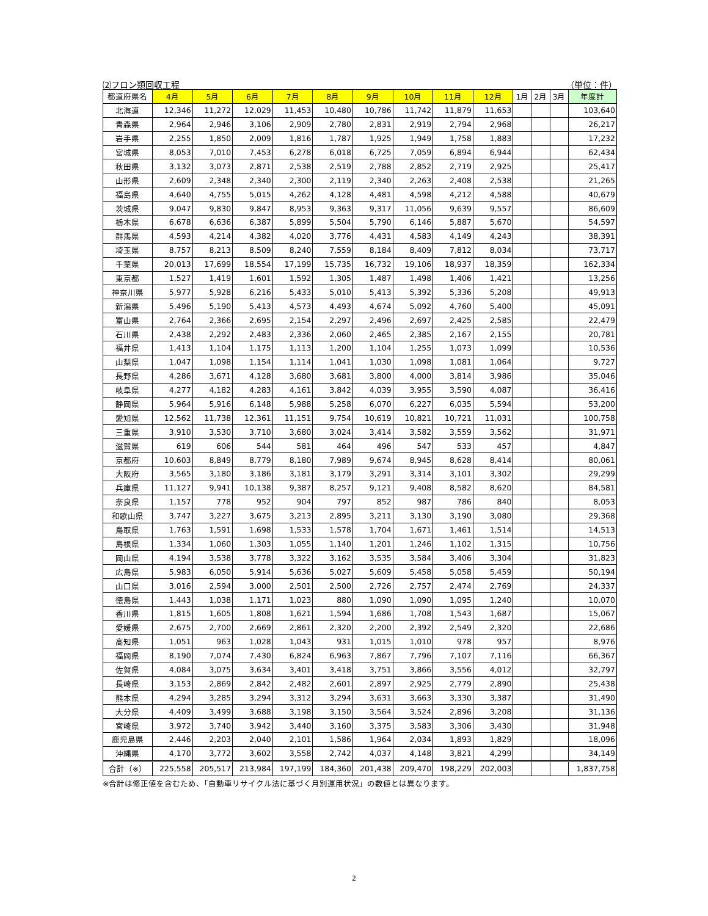⑵フロン類回収工程 （単位：件）
| 都道府県名 | 4月 | 5月 | 6月 | 7月 | 8月 | 9月 | 10月 | 11月 | 12月 | 1月 | 2月 | 3月 | 年度計 |
| --- | --- | --- | --- | --- | --- | --- | --- | --- | --- | --- | --- | --- | --- |
| 北海道 | 12,346 | 11,272 | 12,029 | 11,453 | 10,480 | 10,786 | 11,742 | 11,879 | 11,653 | | | | 103,640 |
| 青森県 | 2,964 | 2,946 | 3,106 | 2,909 | 2,780 | 2,831 | 2,919 | 2,794 | 2,968 | | | | 26,217 |
| 岩手県 | 2,255 | 1,850 | 2,009 | 1,816 | 1,787 | 1,925 | 1,949 | 1,758 | 1,883 | | | | 17,232 |
| 宮城県 | 8,053 | 7,010 | 7,453 | 6,278 | 6,018 | 6,725 | 7,059 | 6,894 | 6,944 | | | | 62,434 |
| 秋田県 | 3,132 | 3,073 | 2,871 | 2,538 | 2,519 | 2,788 | 2,852 | 2,719 | 2,925 | | | | 25,417 |
| 山形県 | 2,609 | 2,348 | 2,340 | 2,300 | 2,119 | 2,340 | 2,263 | 2,408 | 2,538 | | | | 21,265 |
| 福島県 | 4,640 | 4,755 | 5,015 | 4,262 | 4,128 | 4,481 | 4,598 | 4,212 | 4,588 | | | | 40,679 |
| 茨城県 | 9,047 | 9,830 | 9,847 | 8,953 | 9,363 | 9,317 | 11,056 | 9,639 | 9,557 | | | | 86,609 |
| 栃木県 | 6,678 | 6,636 | 6,387 | 5,899 | 5,504 | 5,790 | 6,146 | 5,887 | 5,670 | | | | 54,597 |
| 群馬県 | 4,593 | 4,214 | 4,382 | 4,020 | 3,776 | 4,431 | 4,583 | 4,149 | 4,243 | | | | 38,391 |
| 埼玉県 | 8,757 | 8,213 | 8,509 | 8,240 | 7,559 | 8,184 | 8,409 | 7,812 | 8,034 | | | | 73,717 |
| 千葉県 | 20,013 | 17,699 | 18,554 | 17,199 | 15,735 | 16,732 | 19,106 | 18,937 | 18,359 | | | | 162,334 |
| 東京都 | 1,527 | 1,419 | 1,601 | 1,592 | 1,305 | 1,487 | 1,498 | 1,406 | 1,421 | | | | 13,256 |
| 神奈川県 | 5,977 | 5,928 | 6,216 | 5,433 | 5,010 | 5,413 | 5,392 | 5,336 | 5,208 | | | | 49,913 |
| 新潟県 | 5,496 | 5,190 | 5,413 | 4,573 | 4,493 | 4,674 | 5,092 | 4,760 | 5,400 | | | | 45,091 |
| 富山県 | 2,764 | 2,366 | 2,695 | 2,154 | 2,297 | 2,496 | 2,697 | 2,425 | 2,585 | | | | 22,479 |
| 石川県 | 2,438 | 2,292 | 2,483 | 2,336 | 2,060 | 2,465 | 2,385 | 2,167 | 2,155 | | | | 20,781 |
| 福井県 | 1,413 | 1,104 | 1,175 | 1,113 | 1,200 | 1,104 | 1,255 | 1,073 | 1,099 | | | | 10,536 |
| 山梨県 | 1,047 | 1,098 | 1,154 | 1,114 | 1,041 | 1,030 | 1,098 | 1,081 | 1,064 | | | | 9,727 |
| 長野県 | 4,286 | 3,671 | 4,128 | 3,680 | 3,681 | 3,800 | 4,000 | 3,814 | 3,986 | | | | 35,046 |
| 岐阜県 | 4,277 | 4,182 | 4,283 | 4,161 | 3,842 | 4,039 | 3,955 | 3,590 | 4,087 | | | | 36,416 |
| 静岡県 | 5,964 | 5,916 | 6,148 | 5,988 | 5,258 | 6,070 | 6,227 | 6,035 | 5,594 | | | | 53,200 |
| 愛知県 | 12,562 | 11,738 | 12,361 | 11,151 | 9,754 | 10,619 | 10,821 | 10,721 | 11,031 | | | | 100,758 |
| 三重県 | 3,910 | 3,530 | 3,710 | 3,680 | 3,024 | 3,414 | 3,582 | 3,559 | 3,562 | | | | 31,971 |
| 滋賀県 | 619 | 606 | 544 | 581 | 464 | 496 | 547 | 533 | 457 | | | | 4,847 |
| 京都府 | 10,603 | 8,849 | 8,779 | 8,180 | 7,989 | 9,674 | 8,945 | 8,628 | 8,414 | | | | 80,061 |
| 大阪府 | 3,565 | 3,180 | 3,186 | 3,181 | 3,179 | 3,291 | 3,314 | 3,101 | 3,302 | | | | 29,299 |
| 兵庫県 | 11,127 | 9,941 | 10,138 | 9,387 | 8,257 | 9,121 | 9,408 | 8,582 | 8,620 | | | | 84,581 |
| 奈良県 | 1,157 | 778 | 952 | 904 | 797 | 852 | 987 | 786 | 840 | | | | 8,053 |
| 和歌山県 | 3,747 | 3,227 | 3,675 | 3,213 | 2,895 | 3,211 | 3,130 | 3,190 | 3,080 | | | | 29,368 |
| 鳥取県 | 1,763 | 1,591 | 1,698 | 1,533 | 1,578 | 1,704 | 1,671 | 1,461 | 1,514 | | | | 14,513 |
| 島根県 | 1,334 | 1,060 | 1,303 | 1,055 | 1,140 | 1,201 | 1,246 | 1,102 | 1,315 | | | | 10,756 |
| 岡山県 | 4,194 | 3,538 | 3,778 | 3,322 | 3,162 | 3,535 | 3,584 | 3,406 | 3,304 | | | | 31,823 |
| 広島県 | 5,983 | 6,050 | 5,914 | 5,636 | 5,027 | 5,609 | 5,458 | 5,058 | 5,459 | | | | 50,194 |
| 山口県 | 3,016 | 2,594 | 3,000 | 2,501 | 2,500 | 2,726 | 2,757 | 2,474 | 2,769 | | | | 24,337 |
| 徳島県 | 1,443 | 1,038 | 1,171 | 1,023 | 880 | 1,090 | 1,090 | 1,095 | 1,240 | | | | 10,070 |
| 香川県 | 1,815 | 1,605 | 1,808 | 1,621 | 1,594 | 1,686 | 1,708 | 1,543 | 1,687 | | | | 15,067 |
| 愛媛県 | 2,675 | 2,700 | 2,669 | 2,861 | 2,320 | 2,200 | 2,392 | 2,549 | 2,320 | | | | 22,686 |
| 高知県 | 1,051 | 963 | 1,028 | 1,043 | 931 | 1,015 | 1,010 | 978 | 957 | | | | 8,976 |
| 福岡県 | 8,190 | 7,074 | 7,430 | 6,824 | 6,963 | 7,867 | 7,796 | 7,107 | 7,116 | | | | 66,367 |
| 佐賀県 | 4,084 | 3,075 | 3,634 | 3,401 | 3,418 | 3,751 | 3,866 | 3,556 | 4,012 | | | | 32,797 |
| 長崎県 | 3,153 | 2,869 | 2,842 | 2,482 | 2,601 | 2,897 | 2,925 | 2,779 | 2,890 | | | | 25,438 |
| 熊本県 | 4,294 | 3,285 | 3,294 | 3,312 | 3,294 | 3,631 | 3,663 | 3,330 | 3,387 | | | | 31,490 |
| 大分県 | 4,409 | 3,499 | 3,688 | 3,198 | 3,150 | 3,564 | 3,524 | 2,896 | 3,208 | | | | 31,136 |
| 宮崎県 | 3,972 | 3,740 | 3,942 | 3,440 | 3,160 | 3,375 | 3,583 | 3,306 | 3,430 | | | | 31,948 |
| 鹿児島県 | 2,446 | 2,203 | 2,040 | 2,101 | 1,586 | 1,964 | 2,034 | 1,893 | 1,829 | | | | 18,096 |
| 沖縄県 | 4,170 | 3,772 | 3,602 | 3,558 | 2,742 | 4,037 | 4,148 | 3,821 | 4,299 | | | | 34,149 |
| 合計（※） | 225,558 | 205,517 | 213,984 | 197,199 | 184,360 | 201,438 | 209,470 | 198,229 | 202,003 | | | | 1,837,758 |
※合計は修正値を含むため、「自動車リサイクル法に基づく月別運用状況」の数値とは異なります。
2